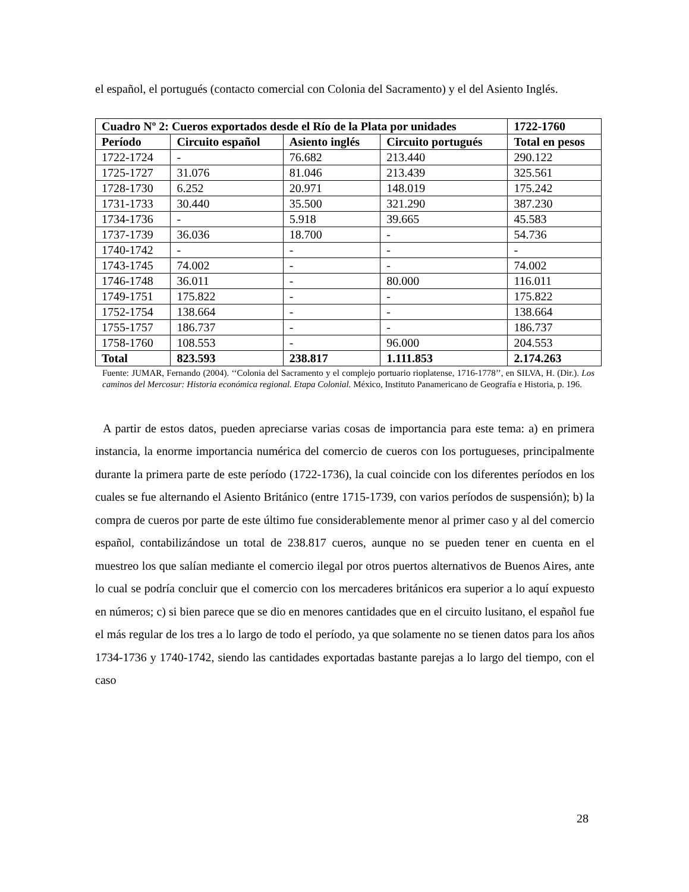el español, el portugués (contacto comercial con Colonia del Sacramento) y el del Asiento Inglés.
| Cuadro Nº 2: Cueros exportados desde el Río de la Plata por unidades | | | | 1722-1760 |
| --- | --- | --- | --- | --- |
| Período | Circuito español | Asiento inglés | Circuito portugués | Total en pesos |
| 1722-1724 | - | 76.682 | 213.440 | 290.122 |
| 1725-1727 | 31.076 | 81.046 | 213.439 | 325.561 |
| 1728-1730 | 6.252 | 20.971 | 148.019 | 175.242 |
| 1731-1733 | 30.440 | 35.500 | 321.290 | 387.230 |
| 1734-1736 | - | 5.918 | 39.665 | 45.583 |
| 1737-1739 | 36.036 | 18.700 | - | 54.736 |
| 1740-1742 | - | - | - | - |
| 1743-1745 | 74.002 | - | - | 74.002 |
| 1746-1748 | 36.011 | - | 80.000 | 116.011 |
| 1749-1751 | 175.822 | - | - | 175.822 |
| 1752-1754 | 138.664 | - | - | 138.664 |
| 1755-1757 | 186.737 | - | - | 186.737 |
| 1758-1760 | 108.553 | - | 96.000 | 204.553 |
| Total | 823.593 | 238.817 | 1.111.853 | 2.174.263 |
Fuente: JUMAR, Fernando (2004). ‘‘Colonia del Sacramento y el complejo portuario rioplatense, 1716-1778’’, en SILVA, H. (Dir.). Los caminos del Mercosur: Historia económica regional. Etapa Colonial. México, Instituto Panamericano de Geografía e Historia, p. 196.
A partir de estos datos, pueden apreciarse varias cosas de importancia para este tema: a) en primera instancia, la enorme importancia numérica del comercio de cueros con los portugueses, principalmente durante la primera parte de este período (1722-1736), la cual coincide con los diferentes períodos en los cuales se fue alternando el Asiento Británico (entre 1715-1739, con varios períodos de suspensión); b) la compra de cueros por parte de este último fue considerablemente menor al primer caso y al del comercio español, contabilizándose un total de 238.817 cueros, aunque no se pueden tener en cuenta en el muestreo los que salían mediante el comercio ilegal por otros puertos alternativos de Buenos Aires, ante lo cual se podría concluir que el comercio con los mercaderes británicos era superior a lo aquí expuesto en números; c) si bien parece que se dio en menores cantidades que en el circuito lusitano, el español fue el más regular de los tres a lo largo de todo el período, ya que solamente no se tienen datos para los años 1734-1736 y 1740-1742, siendo las cantidades exportadas bastante parejas a lo largo del tiempo, con el caso
28